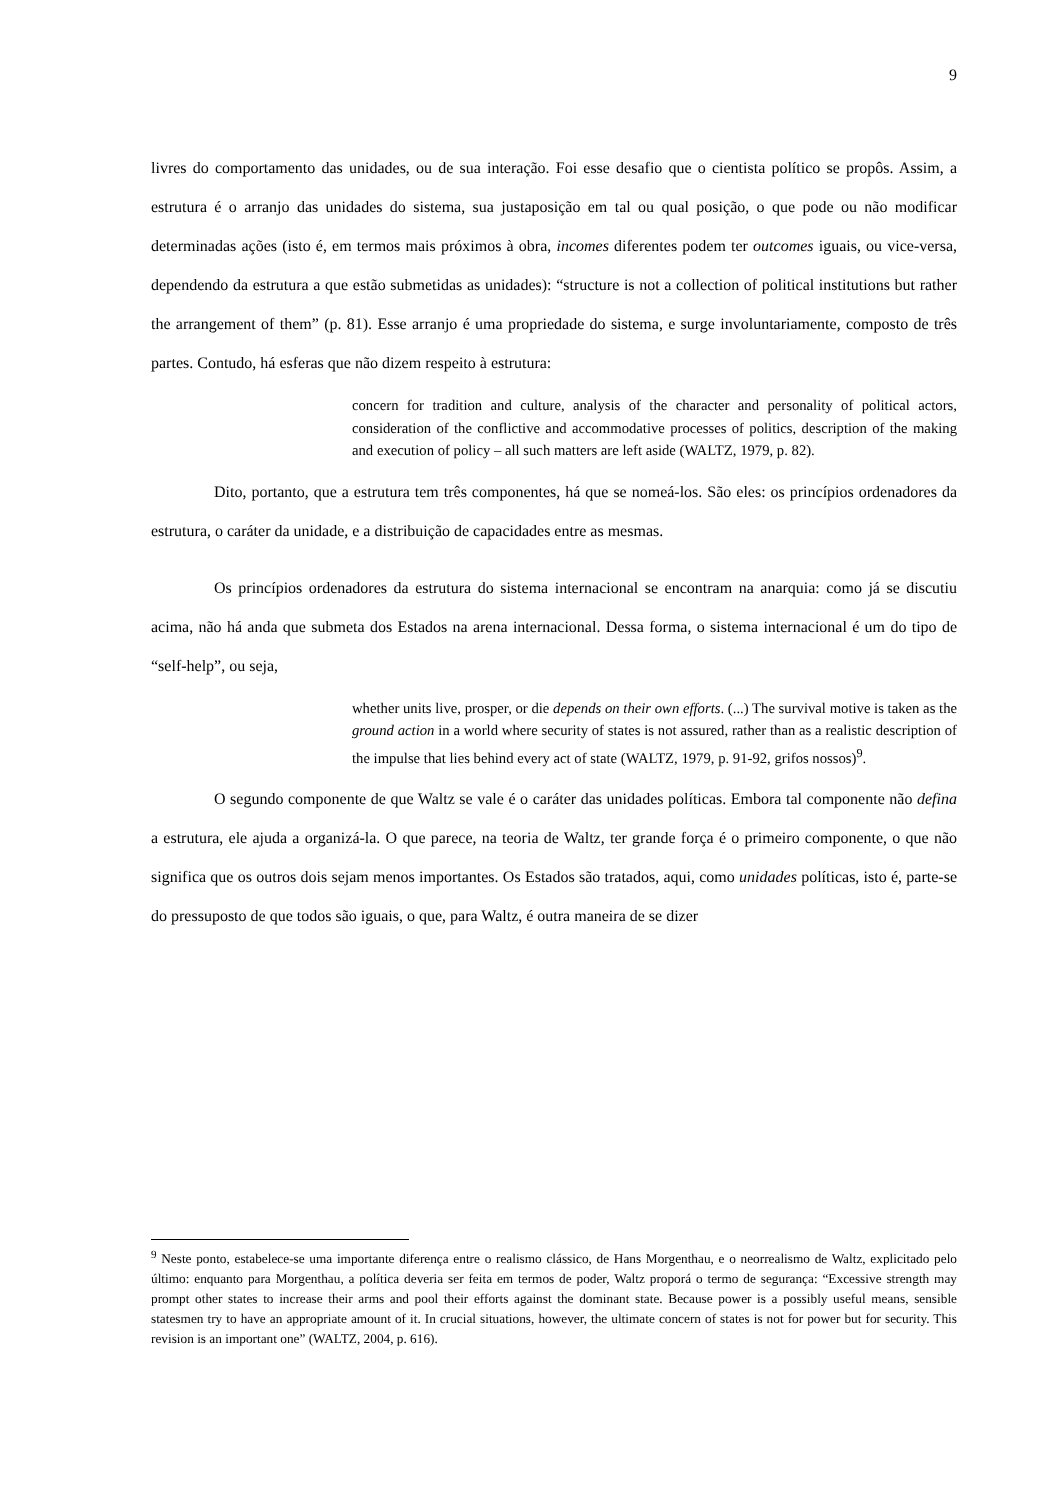9
livres do comportamento das unidades, ou de sua interação. Foi esse desafio que o cientista político se propôs. Assim, a estrutura é o arranjo das unidades do sistema, sua justaposição em tal ou qual posição, o que pode ou não modificar determinadas ações (isto é, em termos mais próximos à obra, incomes diferentes podem ter outcomes iguais, ou vice-versa, dependendo da estrutura a que estão submetidas as unidades): “structure is not a collection of political institutions but rather the arrangement of them” (p. 81). Esse arranjo é uma propriedade do sistema, e surge involuntariamente, composto de três partes. Contudo, há esferas que não dizem respeito à estrutura:
concern for tradition and culture, analysis of the character and personality of political actors, consideration of the conflictive and accommodative processes of politics, description of the making and execution of policy – all such matters are left aside (WALTZ, 1979, p. 82).
Dito, portanto, que a estrutura tem três componentes, há que se nomeá-los. São eles: os princípios ordenadores da estrutura, o caráter da unidade, e a distribuição de capacidades entre as mesmas.
Os princípios ordenadores da estrutura do sistema internacional se encontram na anarquia: como já se discutiu acima, não há anda que submeta dos Estados na arena internacional. Dessa forma, o sistema internacional é um do tipo de “self-help”, ou seja,
whether units live, prosper, or die depends on their own efforts. (...) The survival motive is taken as the ground action in a world where security of states is not assured, rather than as a realistic description of the impulse that lies behind every act of state (WALTZ, 1979, p. 91-92, grifos nossos)<sup>9</sup>.
O segundo componente de que Waltz se vale é o caráter das unidades políticas. Embora tal componente não defina a estrutura, ele ajuda a organizá-la. O que parece, na teoria de Waltz, ter grande força é o primeiro componente, o que não significa que os outros dois sejam menos importantes. Os Estados são tratados, aqui, como unidades políticas, isto é, parte-se do pressuposto de que todos são iguais, o que, para Waltz, é outra maneira de se dizer
<sup>9</sup> Neste ponto, estabelece-se uma importante diferença entre o realismo clássico, de Hans Morgenthau, e o neorrealismo de Waltz, explicitado pelo último: enquanto para Morgenthau, a política deveria ser feita em termos de poder, Waltz proporá o termo de segurança: “Excessive strength may prompt other states to increase their arms and pool their efforts against the dominant state. Because power is a possibly useful means, sensible statesmen try to have an appropriate amount of it. In crucial situations, however, the ultimate concern of states is not for power but for security. This revision is an important one” (WALTZ, 2004, p. 616).